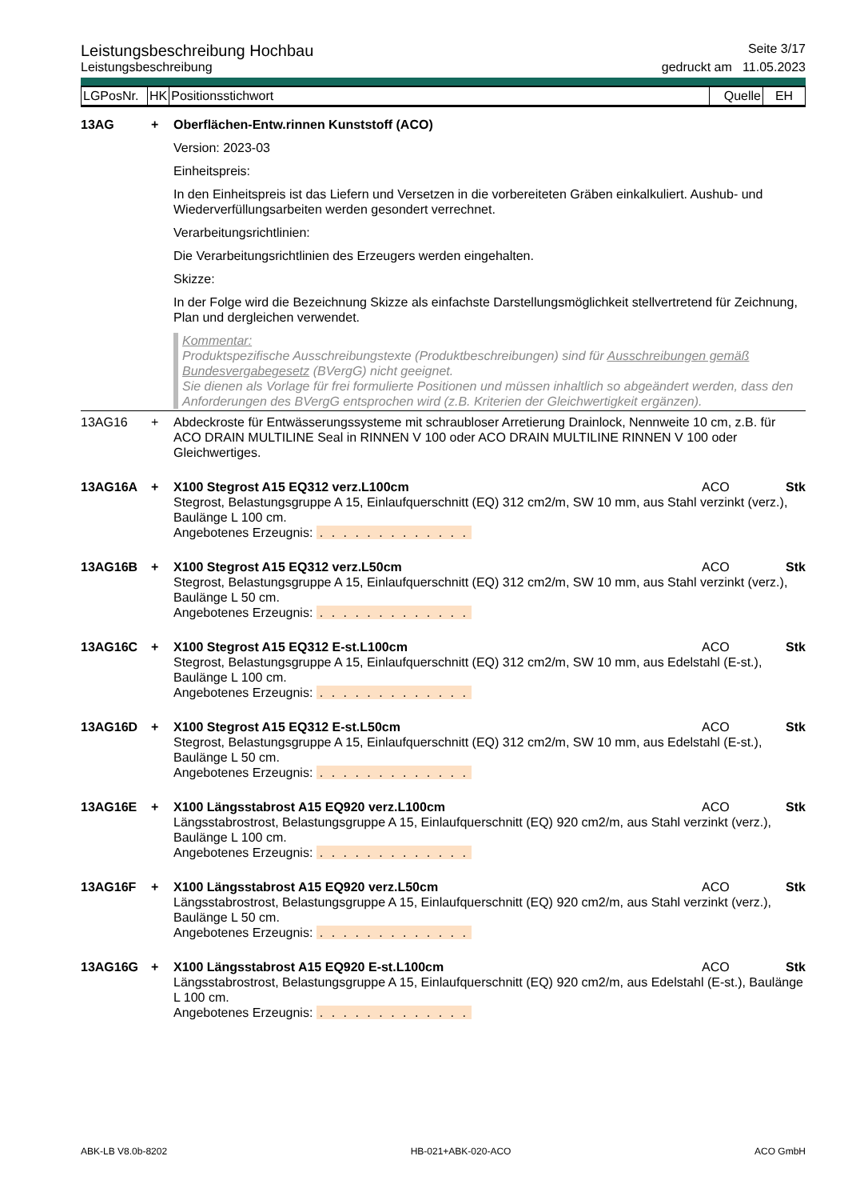Leistungsbeschreibung Hochbau Seite 3/17
Leistungsbeschreibung gedruckt am 11.05.2023
| LGPosNr. | HK | Positionsstichwort | Quelle | EH |
13AG + Oberflächen-Entw.rinnen Kunststoff (ACO)
Version: 2023-03
Einheitspreis:
In den Einheitspreis ist das Liefern und Versetzen in die vorbereiteten Gräben einkalkuliert. Aushub- und Wiederverfüllungsarbeiten werden gesondert verrechnet.
Verarbeitungsrichtlinien:
Die Verarbeitungsrichtlinien des Erzeugers werden eingehalten.
Skizze:
In der Folge wird die Bezeichnung Skizze als einfachste Darstellungsmöglichkeit stellvertretend für Zeichnung, Plan und dergleichen verwendet.
Kommentar:
Produktspezifische Ausschreibungstexte (Produktbeschreibungen) sind für Ausschreibungen gemäß Bundesvergabegesetz (BVergG) nicht geeignet.
Sie dienen als Vorlage für frei formulierte Positionen und müssen inhaltlich so abgeändert werden, dass den Anforderungen des BVergG entsprochen wird (z.B. Kriterien der Gleichwertigkeit ergänzen).
13AG16 + Abdeckroste für Entwässerungssysteme mit schraubloser Arretierung Drainlock, Nennweite 10 cm, z.B. für ACO DRAIN MULTILINE Seal in RINNEN V 100 oder ACO DRAIN MULTILINE RINNEN V 100 oder Gleichwertiges.
13AG16A + X100 Stegrost A15 EQ312 verz.L100cm ACO Stk
Stegrost, Belastungsgruppe A 15, Einlaufquerschnitt (EQ) 312 cm2/m, SW 10 mm, aus Stahl verzinkt (verz.), Baulänge L 100 cm.
Angebotenes Erzeugnis: . . . . . . . . . . . . .
13AG16B + X100 Stegrost A15 EQ312 verz.L50cm ACO Stk
Stegrost, Belastungsgruppe A 15, Einlaufquerschnitt (EQ) 312 cm2/m, SW 10 mm, aus Stahl verzinkt (verz.), Baulänge L 50 cm.
Angebotenes Erzeugnis: . . . . . . . . . . . . .
13AG16C + X100 Stegrost A15 EQ312 E-st.L100cm ACO Stk
Stegrost, Belastungsgruppe A 15, Einlaufquerschnitt (EQ) 312 cm2/m, SW 10 mm, aus Edelstahl (E-st.), Baulänge L 100 cm.
Angebotenes Erzeugnis: . . . . . . . . . . . . .
13AG16D + X100 Stegrost A15 EQ312 E-st.L50cm ACO Stk
Stegrost, Belastungsgruppe A 15, Einlaufquerschnitt (EQ) 312 cm2/m, SW 10 mm, aus Edelstahl (E-st.), Baulänge L 50 cm.
Angebotenes Erzeugnis: . . . . . . . . . . . . .
13AG16E + X100 Längsstabrost A15 EQ920 verz.L100cm ACO Stk
Längsstabrostrost, Belastungsgruppe A 15, Einlaufquerschnitt (EQ) 920 cm2/m, aus Stahl verzinkt (verz.), Baulänge L 100 cm.
Angebotenes Erzeugnis: . . . . . . . . . . . . .
13AG16F + X100 Längsstabrost A15 EQ920 verz.L50cm ACO Stk
Längsstabrostrost, Belastungsgruppe A 15, Einlaufquerschnitt (EQ) 920 cm2/m, aus Stahl verzinkt (verz.), Baulänge L 50 cm.
Angebotenes Erzeugnis: . . . . . . . . . . . . .
13AG16G + X100 Längsstabrost A15 EQ920 E-st.L100cm ACO Stk
Längsstabrostrost, Belastungsgruppe A 15, Einlaufquerschnitt (EQ) 920 cm2/m, aus Edelstahl (E-st.), Baulänge L 100 cm.
Angebotenes Erzeugnis: . . . . . . . . . . . . .
ABK-LB V8.0b-8202 HB-021+ABK-020-ACO ACO GmbH